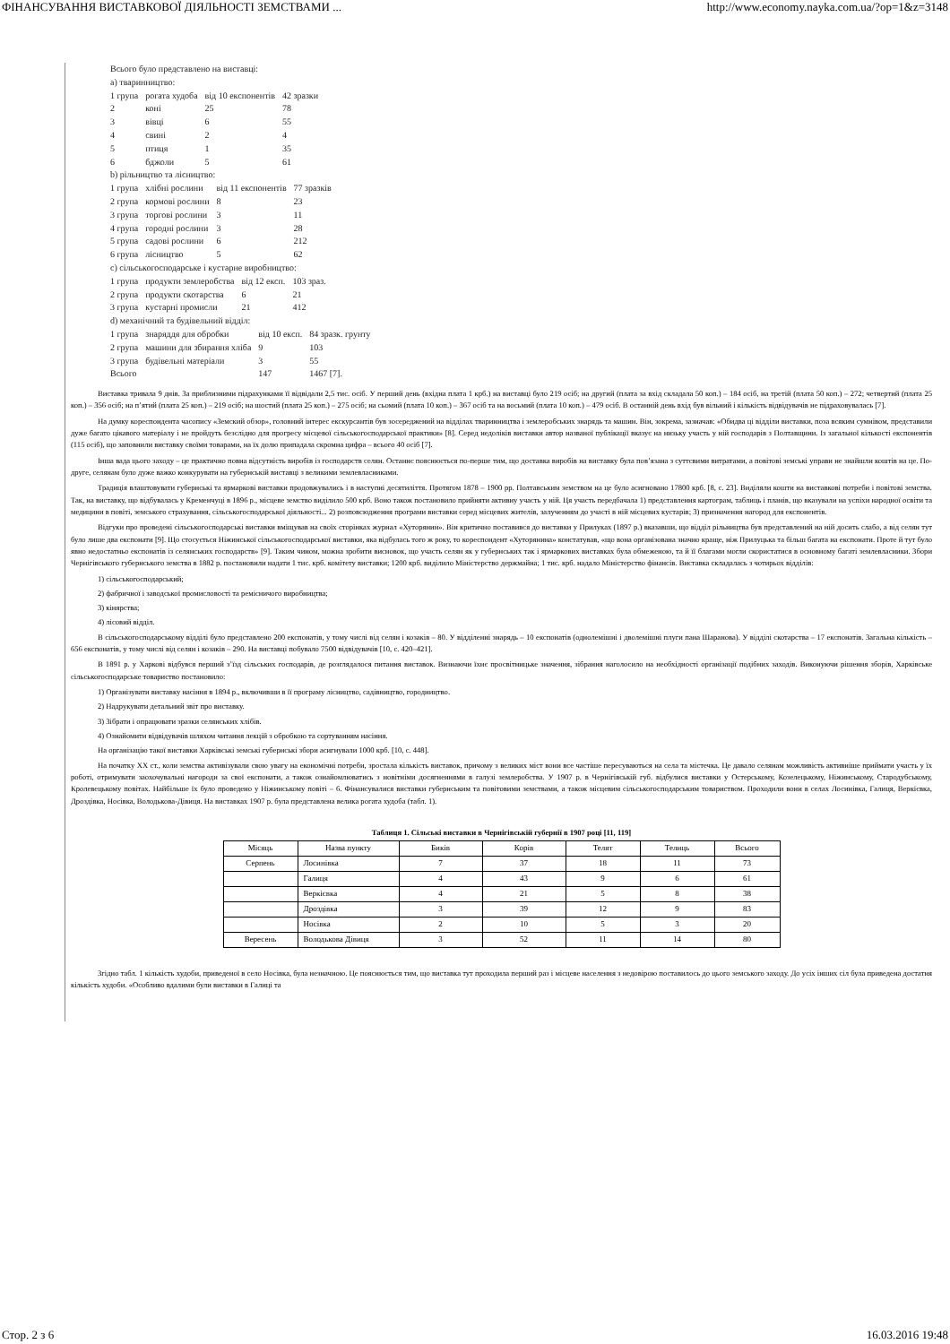ФІНАНСУВАННЯ ВИСТАВКОВОЇ ДІЯЛЬНОСТІ ЗЕМСТВАМИ ... http://www.economy.nayka.com.ua/?op=1&z=3148
Всього було представлено на виставці:
а) тваринництво:
| 1 група | рогата худоба | від 10 експонентів | 42 зразки |
| 2 | коні | 25 | 78 |
| 3 | вівці | 6 | 55 |
| 4 | свині | 2 | 4 |
| 5 | птиця | 1 | 35 |
| 6 | бджоли | 5 | 61 |
b) рільництво та лісництво:
| 1 група | хлібні рослини | від 11 експонентів | 77 зразків |
| 2 група | кормові рослини | 8 | 23 |
| 3 група | торгові рослини | 3 | 11 |
| 4 група | городні рослини | 3 | 28 |
| 5 група | садові рослини | 6 | 212 |
| 6 група | лісництво | 5 | 62 |
c) сільськогосподарське і кустарне виробництво:
| 1 група | продукти землеробства | від 12 експ. | 103 зраз. |
| 2 група | продукти скотарства | 6 | 21 |
| 3 група | кустарні промисли | 21 | 412 |
d) механічний та будівельний відділ:
| 1 група | знаряддя для обробки | від 10 експ. | 84 зразк. грунту |
| 2 група | машини для збирання хліба | 9 | 103 |
| 3 група | будівельні матеріали | 3 | 55 |
| Всього | | 147 | 1467 [7]. |
Виставка тривала 9 днів. За приблизними підрахунками її відвідали 2,5 тис. осіб. У перший день (вхідна плата 1 крб.) на виставці було 219 осіб; на другий (плата за вхід складала 50 коп.) – 184 осіб, на третій (плата 50 коп.) – 272; четвертий (плата 25 коп.) – 356 осіб; на п’ятий (плата 25 коп.) – 219 осіб; на шостий (плата 25 коп.) – 275 осіб; на сьомий (плата 10 коп.) – 367 осіб та на восьмий (плата 10 коп.) – 479 осіб. В останній день вхід був вільний і кількість відвідувачів не підраховувалась [7].
На думку кореспондента часопису «Земский обзор», головний інтерес екскурсантів був зосереджений на відділах тваринництва і землеробських знарядь та машин. Він, зокрема, зазначав: «Обидва ці відділи виставки, поза всяким сумнівом, представили дуже багато цікавого матеріалу і не пройдуть безслідно для прогресу місцевої сільськогосподарської практики» [8]. Серед недоліків виставки автор названої публікації вказує на низьку участь у ній господарів з Полтавщини. Із загальної кількості експонентів (115 осіб), що заповнили виставку своїми товарами, на їх долю припадала скромна цифра – всього 40 осіб [7].
Інша вада цього заходу – це практично повна відсутність виробів із господарств селян. Останнє пояснюється по-перше тим, що доставка виробів на виставку була пов’язана з суттєвими витратами, а повітові земські управи не знайшли коштів на це. По-друге, селянам було дуже важко конкурувати на губернській виставці з великими землевласниками.
Традиція влаштовувати губернські та ярмаркові виставки продовжувались і в наступні десятиліття. Протягом 1878 – 1900 рр. Полтавським земством на це було асигновано 17800 крб. [8, с. 23]. Виділяли кошти на виставкові потреби і повітові земства. Так, на виставку, що відбувалась у Кременчуці в 1896 р., місцеве земство виділило 500 крб. Воно також постановило прийняти активну участь у ній. Ця участь передбачала 1) представлення картограм, таблиць і планів, що вказували на успіхи народної освіти та медицини в повіті, земського страхування, сільськогосподарської діяльності... 2) розповсюдження програми виставки серед місцевих жителів, залученням до участі в ній місцевих кустарів; 3) призначення нагород для експонентів.
Відгуки про проведені сільськогосподарські виставки вміщував на своїх сторінках журнал «Хуторянин». Він критично поставився до виставки у Прилуках (1897 р.) вказавши, що відділ рільництва був представлений на ній досить слабо, а від селян тут було лише два експонати [9]. Що стосується Ніжинської сільськогосподарської виставки, яка відбулась того ж року, то кореспондент «Хуторянина» констатував, «що вона організована значно краще, ніж Прилуцька та більш багата на експонати. Проте й тут було явно недостатньо експонатів із селянських господарств» [9]. Таким чином, можна зробити висновок, що участь селян як у губернських так і ярмаркових виставках була обмеженою, та й її благами могли скористатися в основному багаті землевласники. Збори Чернігівського губернського земства в 1882 р. постановили надати 1 тис. крб. комітету виставки; 1200 крб. виділило Міністерство держмайна; 1 тис. крб. надало Міністерство фінансів. Виставка складалась з чотирьох відділів:
1) сільськогосподарський;
2) фабричної і заводської промисловості та ремісничого виробництва;
3) кінярства;
4) лісовий відділ.
В сільськогосподарському відділі було представлено 200 експонатів, у тому числі від селян і козаків – 80. У відділенні знарядь – 10 експонатів (однолемішні і дволемішні плуги пана Шаранова). У відділі скотарства – 17 експонатів. Загальна кількість – 656 експонатів, у тому числі від селян і козаків – 290. На виставці побувало 7500 відвідувачів [10, с. 420–421].
В 1891 р. у Харкові відбувся перший з’їзд сільських господарів, де розглядалося питання виставок. Визнаючи їхнє просвітницьке значення, зібрання наголосило на необхідності організації подібних заходів. Виконуючи рішення зборів, Харківське сільськогосподарське товариство постановило:
1) Організувати виставку насіння в 1894 р., включивши в її програму лісництво, садівництво, городництво.
2) Надрукувати детальний звіт про виставку.
3) Зібрати і опрацювати зразки селянських хлібів.
4) Ознайомити відвідувачів шляхом читання лекцій з обробкою та сортуванням насіння.
На організацію такої виставки Харківські земські губернські збори асигнували 1000 крб. [10, с. 448].
На початку XX ст., коли земства активізували свою увагу на економічні потреби, зростала кількість виставок, причому з великих міст вони все частіше пересуваються на села та містечка. Це давало селянам можливість активніше приймати участь у їх роботі, отримувати заохочувальні нагороди за свої експонати, а також ознайомлюватись з новітніми досягненнями в галузі землеробства. У 1907 р. в Чернігівській губ. відбулися виставки у Остерському, Козелецькому, Ніжинському, Стародубському, Кролевецькому повітах. Найбільше їх було проведено у Ніжинському повіті – 6. Фінансувалися виставки губернським та повітовими земствами, а також місцевим сільськогосподарським товариством. Проходили вони в селах Лосинівка, Галиця, Веркієвка, Дроздівка, Носівка, Володькова-Дівиця. На виставках 1907 р. була представлена велика рогата худоба (табл. 1).
Таблиця 1. Сільські виставки в Чернігівській губернії в 1907 році [11, 119]
| Місяць | Назва пункту | Биків | Корів | Телят | Телиць | Всього |
| --- | --- | --- | --- | --- | --- | --- |
| Серпень | Лосинівка | 7 | 37 | 18 | 11 | 73 |
| | Галиця | 4 | 43 | 9 | 6 | 61 |
| | Веркієвка | 4 | 21 | 5 | 8 | 38 |
| | Дроздівка | 3 | 39 | 12 | 9 | 83 |
| | Носівка | 2 | 10 | 5 | 3 | 20 |
| Вересень | Володькова Дівиця | 3 | 52 | 11 | 14 | 80 |
Згідно табл. 1 кількість худоби, приведеної в село Носівка, була незначною. Це пояснюється тим, що виставка тут проходила перший раз і місцеве населення з недовірою поставилось до цього земського заходу. До усіх інших сіл була приведена достатня кількість худоби. «Особливо вдалими були виставки в Галиці та
Стор. 2 з 6 16.03.2016 19:48